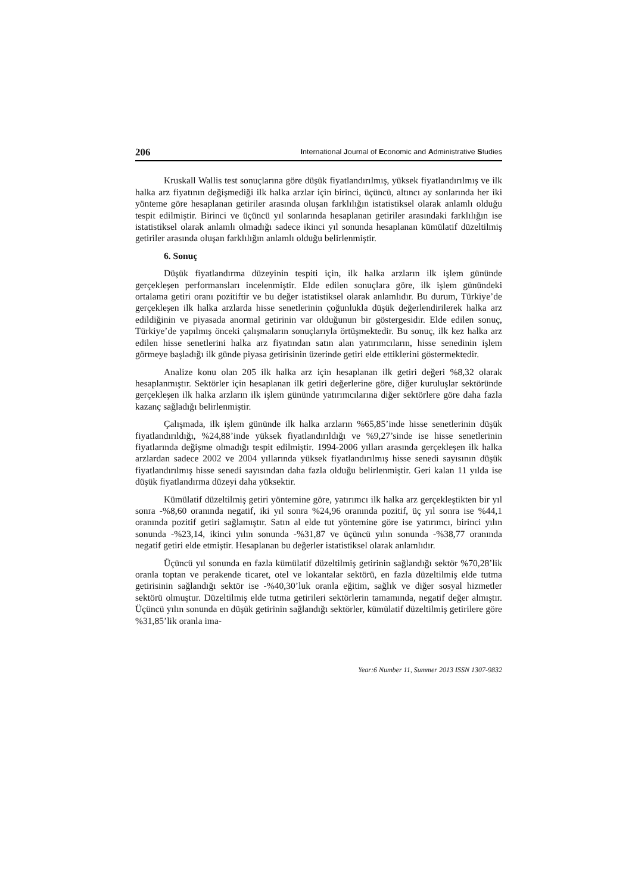206 International Journal of Economic and Administrative Studies
Kruskall Wallis test sonuçlarına göre düşük fiyatlandırılmış, yüksek fiyatlandırılmış ve ilk halka arz fiyatının değişmediği ilk halka arzlar için birinci, üçüncü, altıncı ay sonlarında her iki yönteme göre hesaplanan getiriler arasında oluşan farklılığın istatistiksel olarak anlamlı olduğu tespit edilmiştir. Birinci ve üçüncü yıl sonlarında hesaplanan getiriler arasındaki farklılığın ise istatistiksel olarak anlamlı olmadığı sadece ikinci yıl sonunda hesaplanan kümülatif düzeltilmiş getiriler arasında oluşan farklılığın anlamlı olduğu belirlenmiştir.
6. Sonuç
Düşük fiyatlandırma düzeyinin tespiti için, ilk halka arzların ilk işlem gününde gerçekleşen performansları incelenmiştir. Elde edilen sonuçlara göre, ilk işlem günündeki ortalama getiri oranı pozitiftir ve bu değer istatistiksel olarak anlamlıdır. Bu durum, Türkiye’de gerçekleşen ilk halka arzlarda hisse senetlerinin çoğunlukla düşük değerlendirilerek halka arz edildiğinin ve piyasada anormal getirinin var olduğunun bir göstergesidir. Elde edilen sonuç, Türkiye’de yapılmış önceki çalışmaların sonuçlarıyla örtüşmektedir. Bu sonuç, ilk kez halka arz edilen hisse senetlerini halka arz fiyatından satın alan yatırımcıların, hisse senedinin işlem görmeye başladığı ilk günde piyasa getirisinin üzerinde getiri elde ettiklerini göstermektedir.
Analize konu olan 205 ilk halka arz için hesaplanan ilk getiri değeri %8,32 olarak hesaplanmıştır. Sektörler için hesaplanan ilk getiri değerlerine göre, diğer kuruluşlar sektöründe gerçekleşen ilk halka arzların ilk işlem gününde yatırımcılarına diğer sektörlere göre daha fazla kazanç sağladığı belirlenmiştir.
Çalışmada, ilk işlem gününde ilk halka arzların %65,85’inde hisse senetlerinin düşük fiyatlandırıldığı, %24,88’inde yüksek fiyatlandırıldığı ve %9,27’sinde ise hisse senetlerinin fiyatlarında değişme olmadığı tespit edilmiştir. 1994-2006 yılları arasında gerçekleşen ilk halka arzlardan sadece 2002 ve 2004 yıllarında yüksek fiyatlandırılmış hisse senedi sayısının düşük fiyatlandırılmış hisse senedi sayısından daha fazla olduğu belirlenmiştir. Geri kalan 11 yılda ise düşük fiyatlandırma düzeyi daha yüksektir.
Kümülatif düzeltilmiş getiri yöntemine göre, yatırımcı ilk halka arz gerçekleştikten bir yıl sonra -%8,60 oranında negatif, iki yıl sonra %24,96 oranında pozitif, üç yıl sonra ise %44,1 oranında pozitif getiri sağlamıştır. Satın al elde tut yöntemine göre ise yatırımcı, birinci yılın sonunda -%23,14, ikinci yılın sonunda -%31,87 ve üçüncü yılın sonunda -%38,77 oranında negatif getiri elde etmiştir. Hesaplanan bu değerler istatistiksel olarak anlamlıdır.
Üçüncü yıl sonunda en fazla kümülatif düzeltilmiş getirinin sağlandığı sektör %70,28’lik oranla toptan ve perakende ticaret, otel ve lokantalar sektörü, en fazla düzeltilmiş elde tutma getirisinin sağlandığı sektör ise -%40,30’luk oranla eğitim, sağlık ve diğer sosyal hizmetler sektörü olmuştur. Düzeltilmiş elde tutma getirileri sektörlerin tamamında, negatif değer almıştır. Üçüncü yılın sonunda en düşük getirinin sağlandığı sektörler, kümülatif düzeltilmiş getirilere göre %31,85’lik oranla ima-
Year:6 Number 11, Summer 2013 ISSN 1307-9832